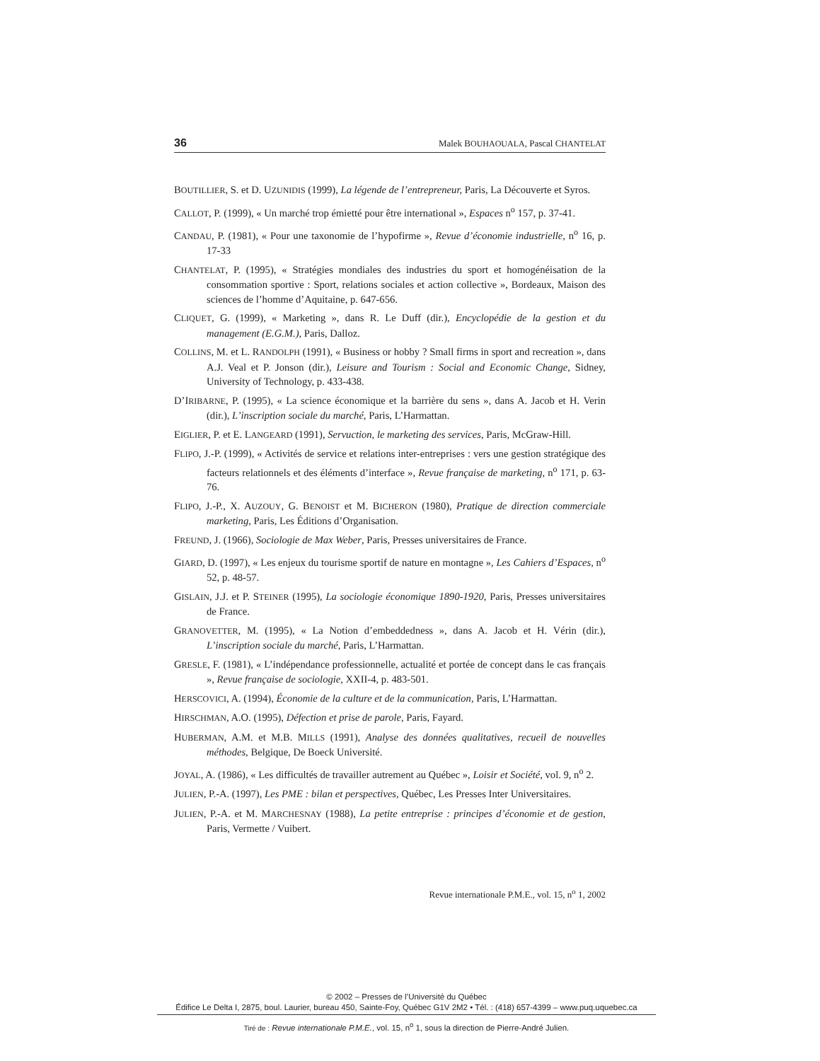36 Malek BOUHAOUALA, Pascal CHANTELAT
BOUTILLIER, S. et D. UZUNIDIS (1999), La légende de l’entrepreneur, Paris, La Découverte et Syros.
CALLOT, P. (1999), « Un marché trop émietté pour être international », Espaces n<sup>o</sup> 157, p. 37-41.
CANDAU, P. (1981), « Pour une taxonomie de l’hypofirme », Revue d’économie industrielle, n<sup>o</sup> 16, p. 17-33
CHANTELAT, P. (1995), « Stratégies mondiales des industries du sport et homogénéisation de la consommation sportive : Sport, relations sociales et action collective », Bordeaux, Maison des sciences de l’homme d’Aquitaine, p. 647-656.
CLIQUET, G. (1999), « Marketing », dans R. Le Duff (dir.), Encyclopédie de la gestion et du management (E.G.M.), Paris, Dalloz.
COLLINS, M. et L. RANDOLPH (1991), « Business or hobby ? Small firms in sport and recreation », dans A.J. Veal et P. Jonson (dir.), Leisure and Tourism : Social and Economic Change, Sidney, University of Technology, p. 433-438.
D’IRIBARNE, P. (1995), « La science économique et la barrière du sens », dans A. Jacob et H. Verin (dir.), L’inscription sociale du marché, Paris, L’Harmattan.
EIGLIER, P. et E. LANGEARD (1991), Servuction, le marketing des services, Paris, McGraw-Hill.
FLIPO, J.-P. (1999), « Activités de service et relations inter-entreprises : vers une gestion stratégique des facteurs relationnels et des éléments d’interface », Revue française de marketing, n<sup>o</sup> 171, p. 63-76.
FLIPO, J.-P., X. AUZOUY, G. BENOIST et M. BICHERON (1980), Pratique de direction commerciale marketing, Paris, Les Éditions d’Organisation.
FREUND, J. (1966), Sociologie de Max Weber, Paris, Presses universitaires de France.
GIARD, D. (1997), « Les enjeux du tourisme sportif de nature en montagne », Les Cahiers d’Espaces, n<sup>o</sup> 52, p. 48-57.
GISLAIN, J.J. et P. STEINER (1995), La sociologie économique 1890-1920, Paris, Presses universitaires de France.
GRANOVETTER, M. (1995), « La Notion d’embeddedness », dans A. Jacob et H. Vérin (dir.), L’inscription sociale du marché, Paris, L’Harmattan.
GRESLE, F. (1981), « L’indépendance professionnelle, actualité et portée de concept dans le cas français », Revue française de sociologie, XXII-4, p. 483-501.
HERSCOVICI, A. (1994), Économie de la culture et de la communication, Paris, L’Harmattan.
HIRSCHMAN, A.O. (1995), Défection et prise de parole, Paris, Fayard.
HUBERMAN, A.M. et M.B. MILLS (1991), Analyse des données qualitatives, recueil de nouvelles méthodes, Belgique, De Boeck Université.
JOYAL, A. (1986), « Les difficultés de travailler autrement au Québec », Loisir et Société, vol. 9, n<sup>o</sup> 2.
JULIEN, P.-A. (1997), Les PME : bilan et perspectives, Québec, Les Presses Inter Universitaires.
JULIEN, P.-A. et M. MARCHESNAY (1988), La petite entreprise : principes d’économie et de gestion, Paris, Vermette / Vuibert.
Revue internationale P.M.E., vol. 15, n<sup>o</sup> 1, 2002
© 2002 – Presses de l’Université du Québec
Édifice Le Delta I, 2875, boul. Laurier, bureau 450, Sainte-Foy, Québec G1V 2M2 • Tél. : (418) 657-4399 – www.puq.uquebec.ca
Tiré de : Revue internationale P.M.E., vol. 15, n<sup>o</sup> 1, sous la direction de Pierre-André Julien.